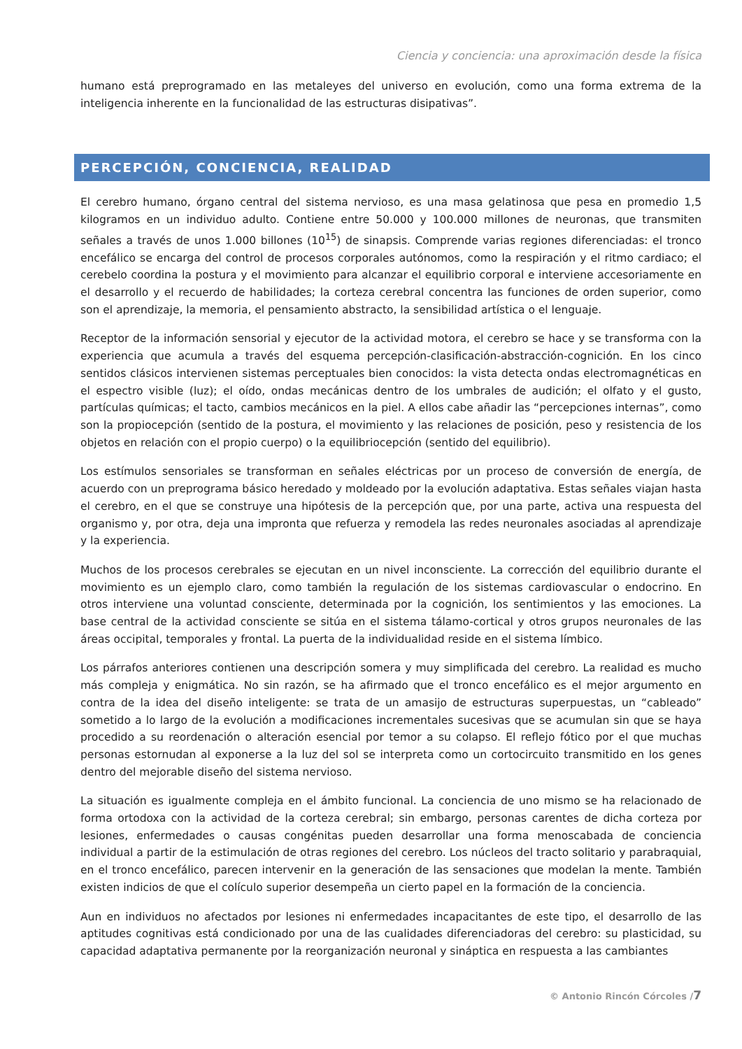Ciencia y conciencia: una aproximación desde la física
humano está preprogramado en las metaleyes del universo en evolución, como una forma extrema de la inteligencia inherente en la funcionalidad de las estructuras disipativas”.
PERCEPCIÓN, CONCIENCIA, REALIDAD
El cerebro humano, órgano central del sistema nervioso, es una masa gelatinosa que pesa en promedio 1,5 kilogramos en un individuo adulto. Contiene entre 50.000 y 100.000 millones de neuronas, que transmiten señales a través de unos 1.000 billones (10<sup>15</sup>) de sinapsis. Comprende varias regiones diferenciadas: el tronco encefálico se encarga del control de procesos corporales autónomos, como la respiración y el ritmo cardiaco; el cerebelo coordina la postura y el movimiento para alcanzar el equilibrio corporal e interviene accesoriamente en el desarrollo y el recuerdo de habilidades; la corteza cerebral concentra las funciones de orden superior, como son el aprendizaje, la memoria, el pensamiento abstracto, la sensibilidad artística o el lenguaje.
Receptor de la información sensorial y ejecutor de la actividad motora, el cerebro se hace y se transforma con la experiencia que acumula a través del esquema percepción-clasificación-abstracción-cognición. En los cinco sentidos clásicos intervienen sistemas perceptuales bien conocidos: la vista detecta ondas electromagnéticas en el espectro visible (luz); el oído, ondas mecánicas dentro de los umbrales de audición; el olfato y el gusto, partículas químicas; el tacto, cambios mecánicos en la piel. A ellos cabe añadir las “percepciones internas”, como son la propiocepción (sentido de la postura, el movimiento y las relaciones de posición, peso y resistencia de los objetos en relación con el propio cuerpo) o la equilibriocepción (sentido del equilibrio).
Los estímulos sensoriales se transforman en señales eléctricas por un proceso de conversión de energía, de acuerdo con un preprograma básico heredado y moldeado por la evolución adaptativa. Estas señales viajan hasta el cerebro, en el que se construye una hipótesis de la percepción que, por una parte, activa una respuesta del organismo y, por otra, deja una impronta que refuerza y remodela las redes neuronales asociadas al aprendizaje y la experiencia.
Muchos de los procesos cerebrales se ejecutan en un nivel inconsciente. La corrección del equilibrio durante el movimiento es un ejemplo claro, como también la regulación de los sistemas cardiovascular o endocrino. En otros interviene una voluntad consciente, determinada por la cognición, los sentimientos y las emociones. La base central de la actividad consciente se sitúa en el sistema tálamo-cortical y otros grupos neuronales de las áreas occipital, temporales y frontal. La puerta de la individualidad reside en el sistema límbico.
Los párrafos anteriores contienen una descripción somera y muy simplificada del cerebro. La realidad es mucho más compleja y enigmática. No sin razón, se ha afirmado que el tronco encefálico es el mejor argumento en contra de la idea del diseño inteligente: se trata de un amasijo de estructuras superpuestas, un “cableado” sometido a lo largo de la evolución a modificaciones incrementales sucesivas que se acumulan sin que se haya procedido a su reordenación o alteración esencial por temor a su colapso. El reflejo fótico por el que muchas personas estornudan al exponerse a la luz del sol se interpreta como un cortocircuito transmitido en los genes dentro del mejorable diseño del sistema nervioso.
La situación es igualmente compleja en el ámbito funcional. La conciencia de uno mismo se ha relacionado de forma ortodoxa con la actividad de la corteza cerebral; sin embargo, personas carentes de dicha corteza por lesiones, enfermedades o causas congénitas pueden desarrollar una forma menoscabada de conciencia individual a partir de la estimulación de otras regiones del cerebro. Los núcleos del tracto solitario y parabraquial, en el tronco encefálico, parecen intervenir en la generación de las sensaciones que modelan la mente. También existen indicios de que el colículo superior desempeña un cierto papel en la formación de la conciencia.
Aun en individuos no afectados por lesiones ni enfermedades incapacitantes de este tipo, el desarrollo de las aptitudes cognitivas está condicionado por una de las cualidades diferenciadoras del cerebro: su plasticidad, su capacidad adaptativa permanente por la reorganización neuronal y sináptica en respuesta a las cambiantes
© Antonio Rincón Córcoles /7